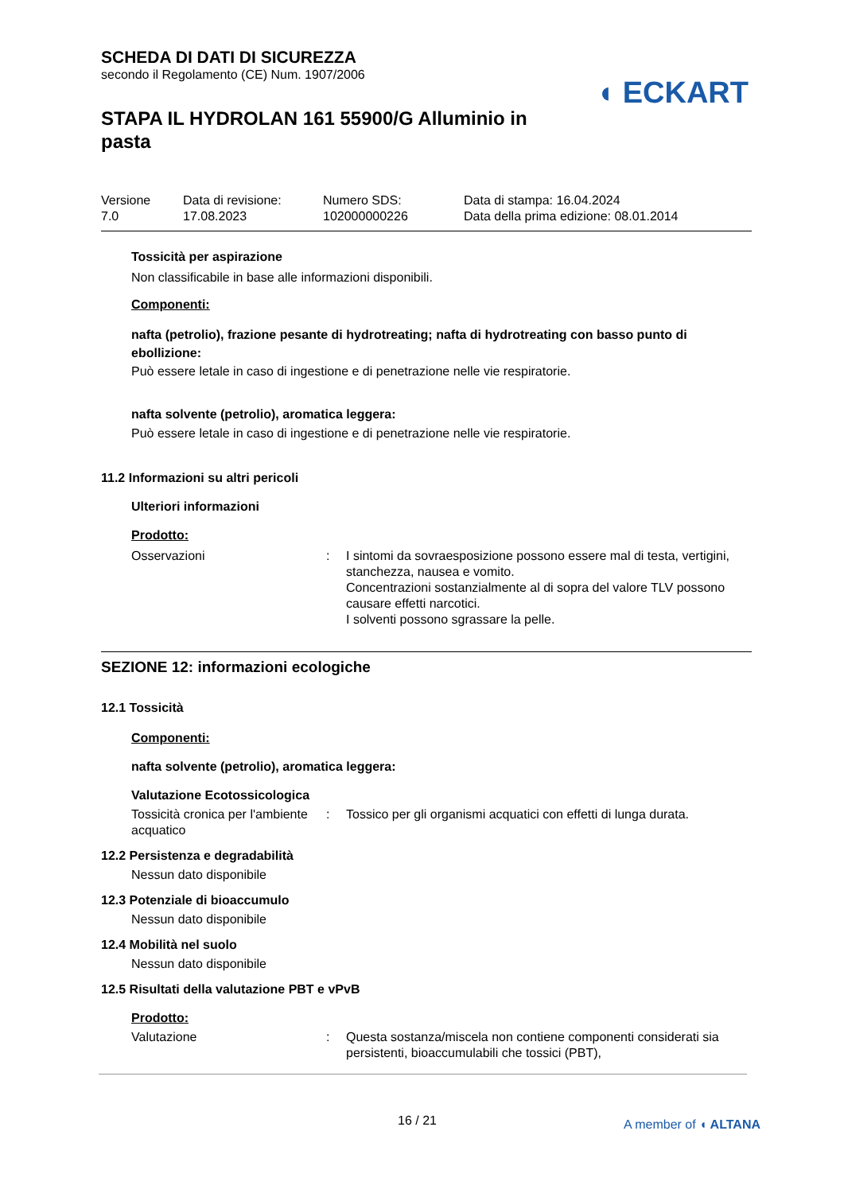◖ ECKART
SCHEDA DI DATI DI SICUREZZA
secondo il Regolamento (CE) Num. 1907/2006
STAPA IL HYDROLAN 161 55900/G Alluminio in pasta
| Versione 7.0 | Data di revisione: 17.08.2023 | Numero SDS: 102000000226 | Data di stampa: 16.04.2024 Data della prima edizione: 08.01.2014 |
Tossicità per aspirazione
Non classificabile in base alle informazioni disponibili.
Componenti:
nafta (petrolio), frazione pesante di hydrotreating; nafta di hydrotreating con basso punto di ebollizione:
Può essere letale in caso di ingestione e di penetrazione nelle vie respiratorie.
nafta solvente (petrolio), aromatica leggera:
Può essere letale in caso di ingestione e di penetrazione nelle vie respiratorie.
11.2 Informazioni su altri pericoli
Ulteriori informazioni
Prodotto:
| Osservazioni | : | I sintomi da sovraesposizione possono essere mal di testa, vertigini, stanchezza, nausea e vomito. Concentrazioni sostanzialmente al di sopra del valore TLV possono causare effetti narcotici. I solventi possono sgrassare la pelle. |
SEZIONE 12: informazioni ecologiche
12.1 Tossicità
Componenti:
nafta solvente (petrolio), aromatica leggera:
Valutazione Ecotossicologica
| Tossicità cronica per l'ambiente acquatico | : | Tossico per gli organismi acquatici con effetti di lunga durata. |
12.2 Persistenza e degradabilità
Nessun dato disponibile
12.3 Potenziale di bioaccumulo
Nessun dato disponibile
12.4 Mobilità nel suolo
Nessun dato disponibile
12.5 Risultati della valutazione PBT e vPvB
Prodotto:
| Valutazione | : | Questa sostanza/miscela non contiene componenti considerati sia persistenti, bioaccumulabili che tossici (PBT), |
16 / 21 A member of ◖ ALTANA